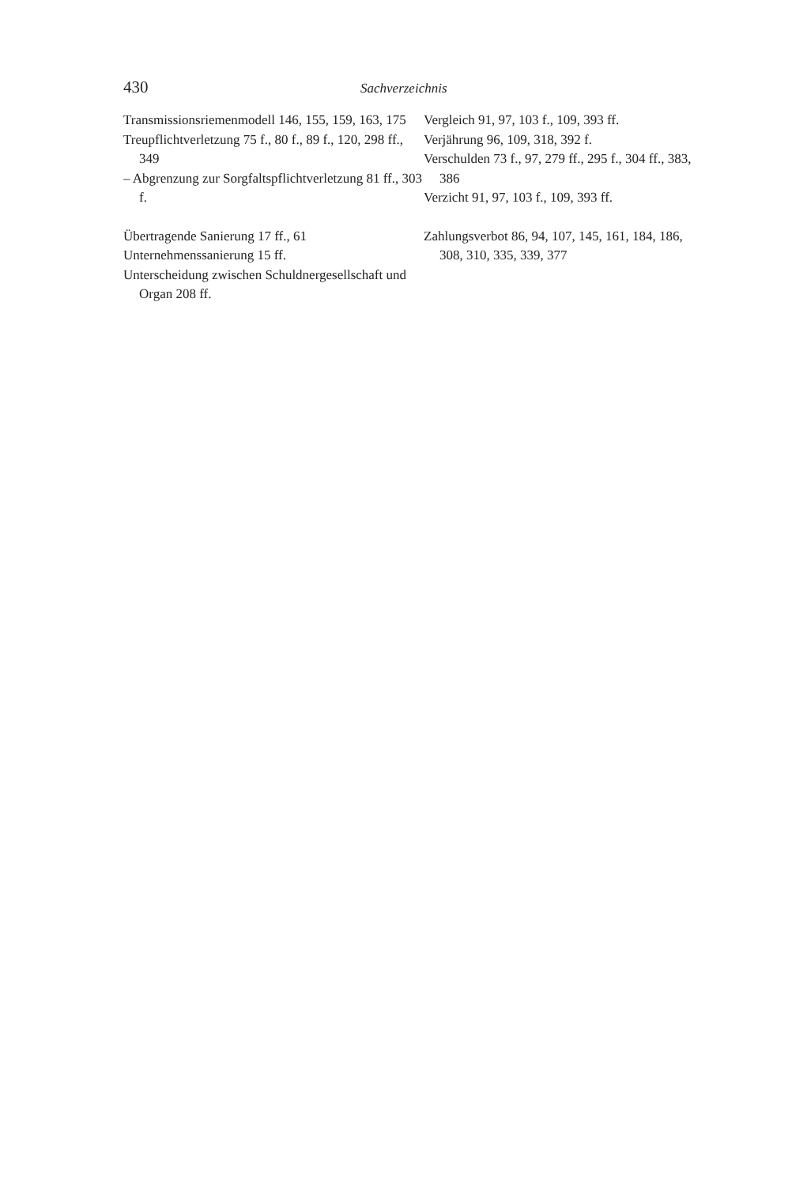430 Sachverzeichnis
Transmissionsriemenmodell 146, 155, 159, 163, 175
Treupflichtverletzung 75 f., 80 f., 89 f., 120, 298 ff., 349
– Abgrenzung zur Sorgfaltspflichtverlet­zung 81 ff., 303 f.
Übertragende Sanierung 17 ff., 61
Unternehmenssanierung 15 ff.
Unterscheidung zwischen Schuldnergesell­schaft und Organ 208 ff.
Vergleich 91, 97, 103 f., 109, 393 ff.
Verjährung 96, 109, 318, 392 f.
Verschulden 73 f., 97, 279 ff., 295 f., 304 ff., 383, 386
Verzicht 91, 97, 103 f., 109, 393 ff.
Zahlungsverbot 86, 94, 107, 145, 161, 184, 186, 308, 310, 335, 339, 377